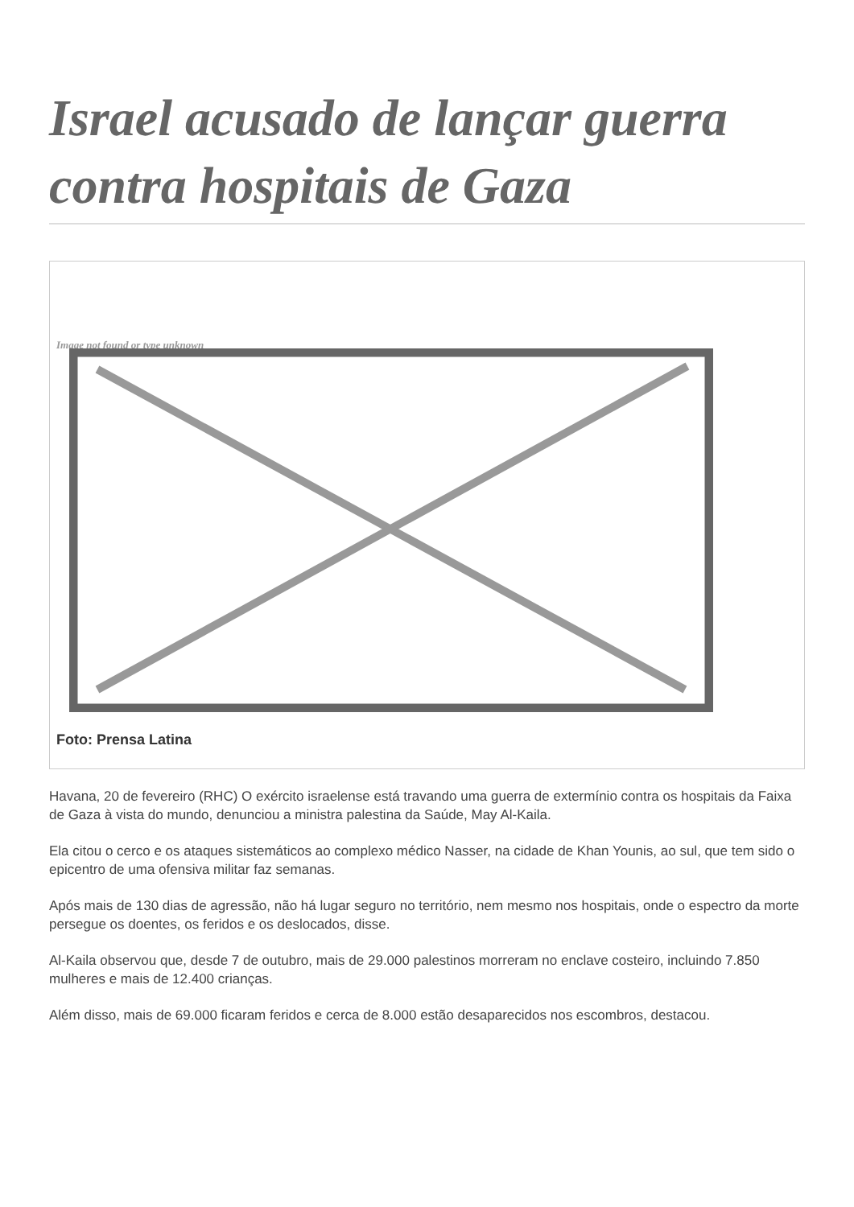Israel acusado de lançar guerra contra hospitais de Gaza
Image not found or type unknown
Foto: Prensa Latina
Havana, 20 de fevereiro (RHC) O exército israelense está travando uma guerra de extermínio contra os hospitais da Faixa de Gaza à vista do mundo, denunciou a ministra palestina da Saúde, May Al-Kaila.
Ela citou o cerco e os ataques sistemáticos ao complexo médico Nasser, na cidade de Khan Younis, ao sul, que tem sido o epicentro de uma ofensiva militar faz semanas.
Após mais de 130 dias de agressão, não há lugar seguro no território, nem mesmo nos hospitais, onde o espectro da morte persegue os doentes, os feridos e os deslocados, disse.
Al-Kaila observou que, desde 7 de outubro, mais de 29.000 palestinos morreram no enclave costeiro, incluindo 7.850 mulheres e mais de 12.400 crianças.
Além disso, mais de 69.000 ficaram feridos e cerca de 8.000 estão desaparecidos nos escombros, destacou.